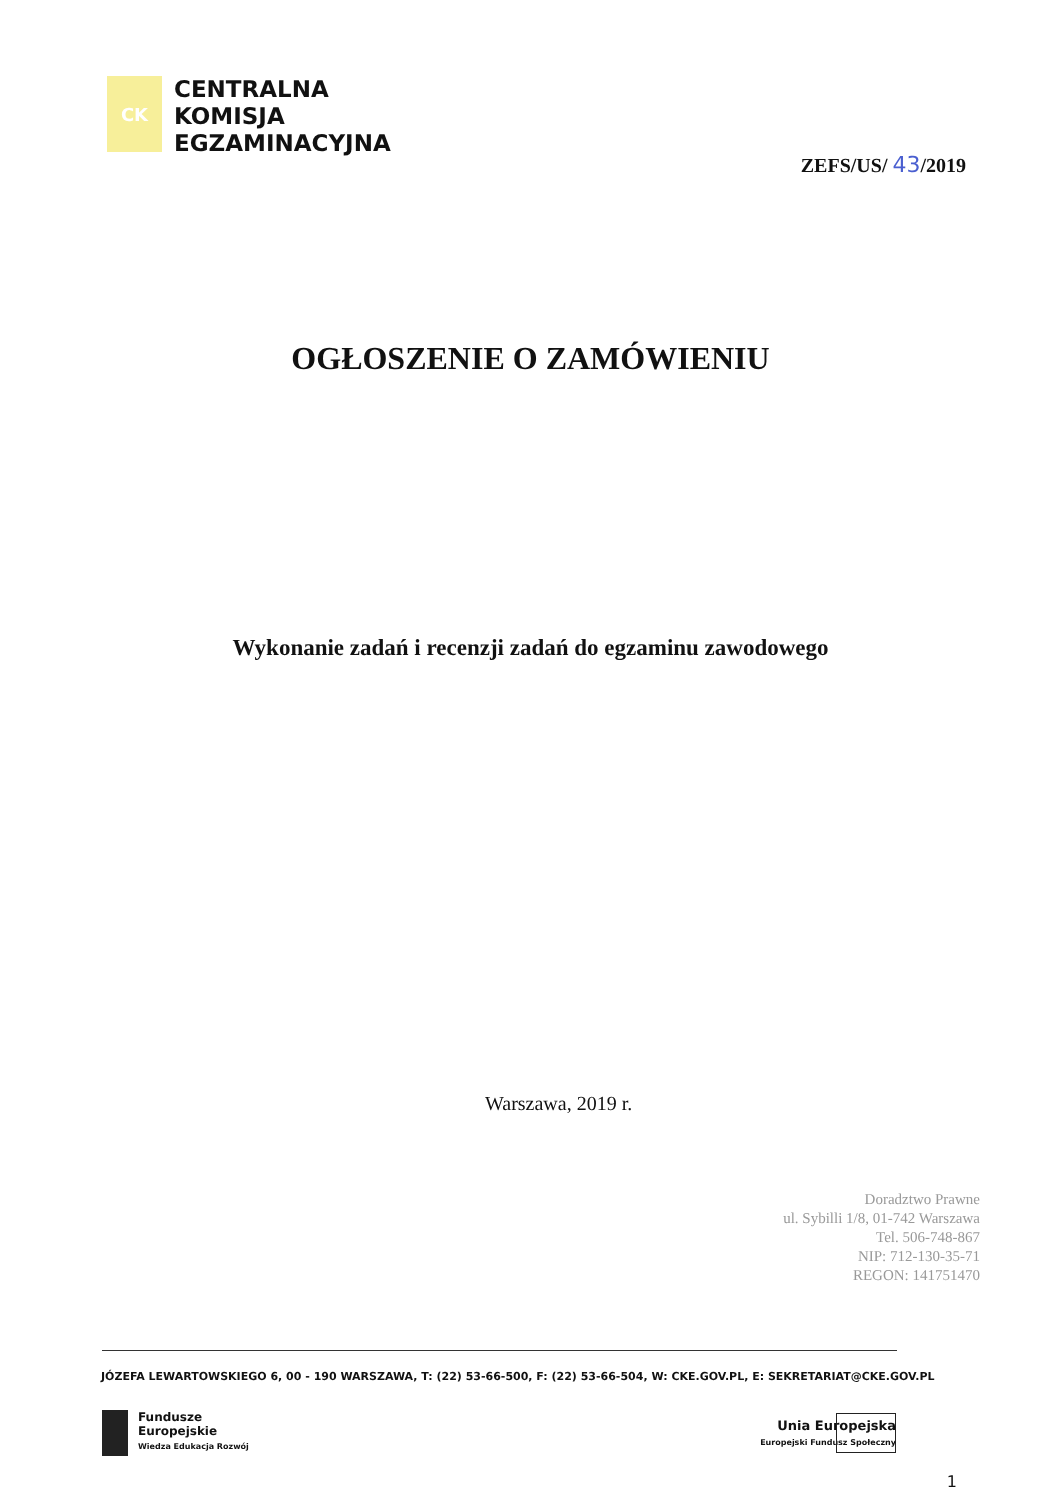CK
CENTRALNA
KOMISJA
EGZAMINACYJNA
ZEFS/US/ 43/2019
OGŁOSZENIE O ZAMÓWIENIU
Wykonanie zadań i recenzji zadań do egzaminu zawodowego
Warszawa, 2019 r.
Doradztwo Prawne
ul. Sybilli 1/8, 01-742 Warszawa
Tel. 506-748-867
NIP: 712-130-35-71
REGON: 141751470
JÓZEFA LEWARTOWSKIEGO 6, 00 - 190 WARSZAWA, T: (22) 53-66-500, F: (22) 53-66-504, W: CKE.GOV.PL, E: SEKRETARIAT@CKE.GOV.PL
Fundusze
Europejskie
Wiedza Edukacja Rozwój
Unia Europejska
Europejski Fundusz Społeczny
1